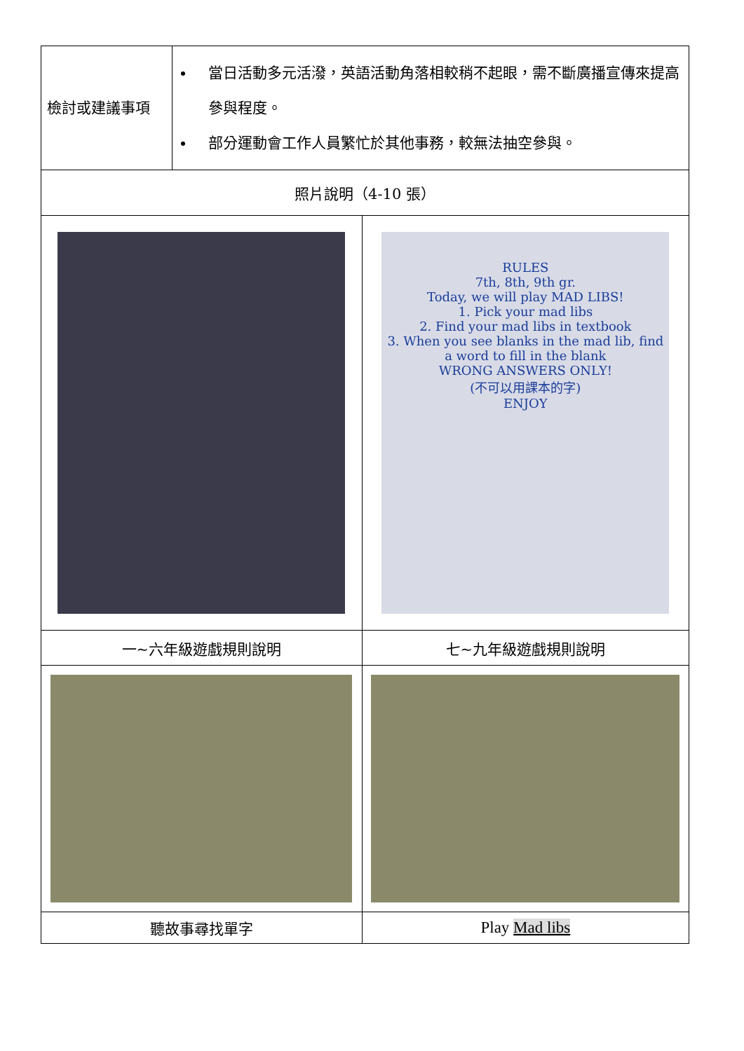| 檢討或建議事項 | 當日活動多元活潑，英語活動角落相較稍不起眼，需不斷廣播宣傳來提高參與程度。 部分運動會工作人員繁忙於其他事務，較無法抽空參與。 | |
| 照片說明（4-10 張） | | |
| | | RULES 7th, 8th, 9th gr. Today, we will play MAD LIBS! 1. Pick your mad libs 2. Find your mad libs in textbook 3. When you see blanks in the mad lib, find a word to fill in the blank WRONG ANSWERS ONLY! (不可以用課本的字) ENJOY |
| 一~六年級遊戲規則說明 | | 七~九年級遊戲規則說明 |
| 聽故事尋找單字 | | Play Mad libs |